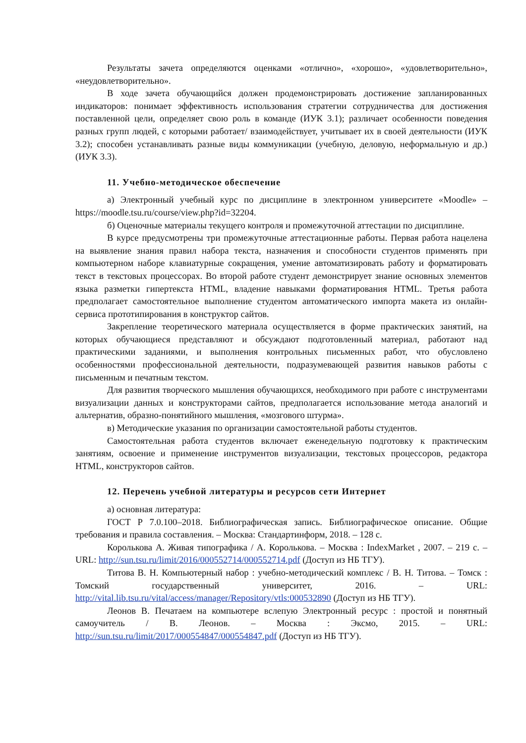Результаты зачета определяются оценками «отлично», «хорошо», «удовлетворительно», «неудовлетворительно».
В ходе зачета обучающийся должен продемонстрировать достижение запланированных индикаторов: понимает эффективность использования стратегии сотрудничества для достижения поставленной цели, определяет свою роль в команде (ИУК 3.1); различает особенности поведения разных групп людей, с которыми работает/ взаимодействует, учитывает их в своей деятельности (ИУК 3.2); способен устанавливать разные виды коммуникации (учебную, деловую, неформальную и др.) (ИУК 3.3).
11. Учебно-методическое обеспечение
а) Электронный учебный курс по дисциплине в электронном университете «Moodle» – https://moodle.tsu.ru/course/view.php?id=32204.
б) Оценочные материалы текущего контроля и промежуточной аттестации по дисциплине.
В курсе предусмотрены три промежуточные аттестационные работы. Первая работа нацелена на выявление знания правил набора текста, назначения и способности студентов применять при компьютерном наборе клавиатурные сокращения, умение автоматизировать работу и форматировать текст в текстовых процессорах. Во второй работе студент демонстрирует знание основных элементов языка разметки гипертекста HTML, владение навыками форматирования HTML. Третья работа предполагает самостоятельное выполнение студентом автоматического импорта макета из онлайн-сервиса прототипирования в конструктор сайтов.
Закрепление теоретического материала осуществляется в форме практических занятий, на которых обучающиеся представляют и обсуждают подготовленный материал, работают над практическими заданиями, и выполнения контрольных письменных работ, что обусловлено особенностями профессиональной деятельности, подразумевающей развития навыков работы с письменным и печатным текстом.
Для развития творческого мышления обучающихся, необходимого при работе с инструментами визуализации данных и конструкторами сайтов, предполагается использование метода аналогий и альтернатив, образно-понятийного мышления, «мозгового штурма».
в) Методические указания по организации самостоятельной работы студентов.
Самостоятельная работа студентов включает еженедельную подготовку к практическим занятиям, освоение и применение инструментов визуализации, текстовых процессоров, редактора HTML, конструкторов сайтов.
12. Перечень учебной литературы и ресурсов сети Интернет
а) основная литература:
ГОСТ Р 7.0.100–2018. Библиографическая запись. Библиографическое описание. Общие требования и правила составления. – Москва: Стандартинформ, 2018. – 128 с.
Королькова А. Живая типографика / А. Королькова. – Москва : IndexMarket , 2007. – 219 с. – URL: http://sun.tsu.ru/limit/2016/000552714/000552714.pdf (Доступ из НБ ТГУ).
Титова В. Н. Компьютерный набор : учебно-методический комплекс / В. Н. Титова. – Томск : Томский государственный университет, 2016. – URL: http://vital.lib.tsu.ru/vital/access/manager/Repository/vtls:000532890 (Доступ из НБ ТГУ).
Леонов В. Печатаем на компьютере вслепую Электронный ресурс : простой и понятный самоучитель / В. Леонов. – Москва : Эксмо, 2015. – URL: http://sun.tsu.ru/limit/2017/000554847/000554847.pdf (Доступ из НБ ТГУ).